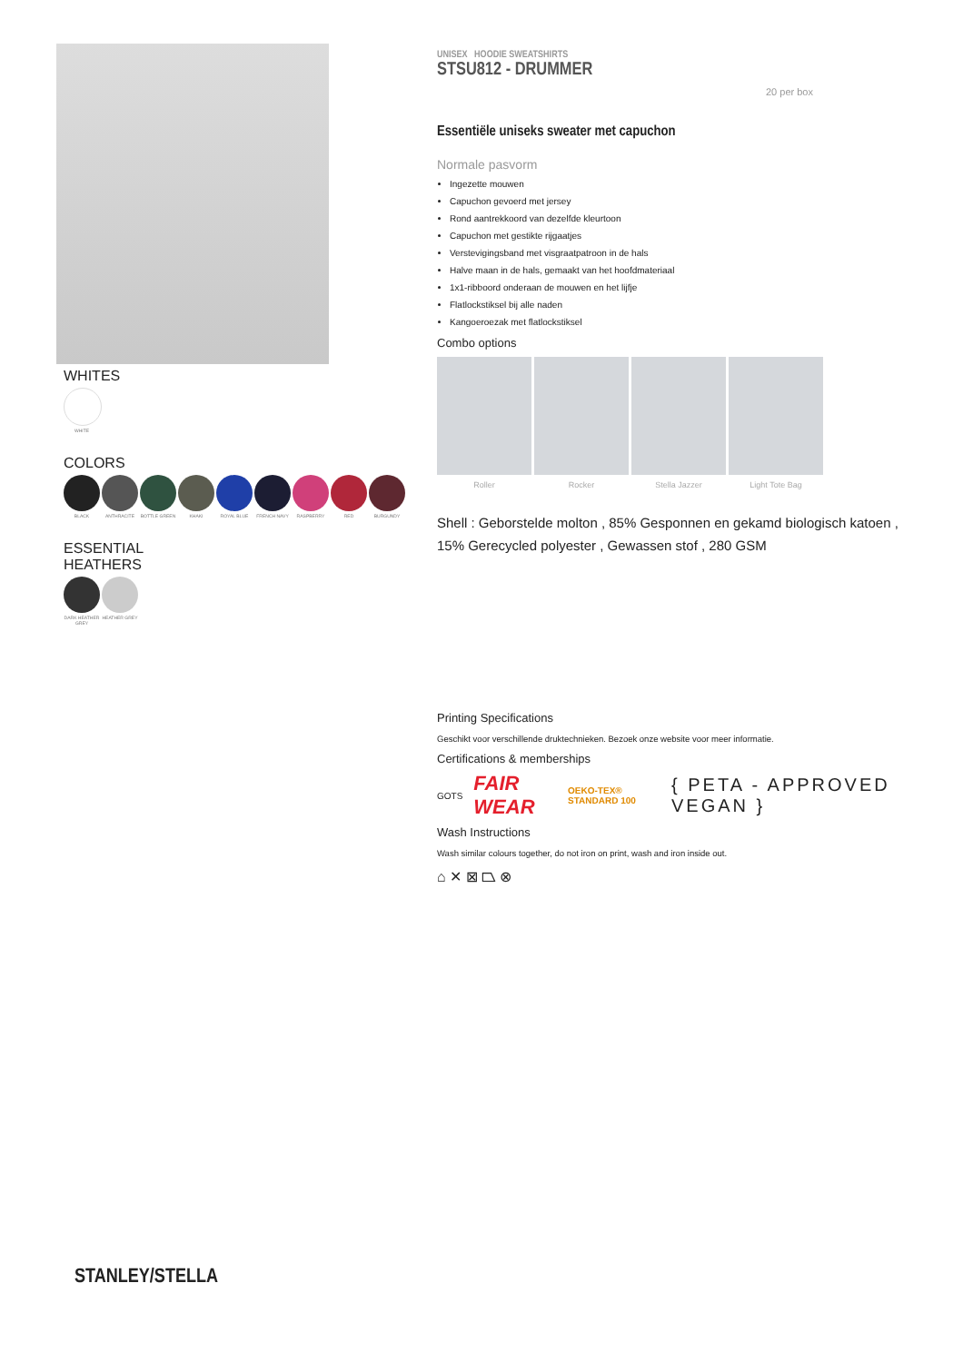WHITES
WHITE
COLORS
BLACK ANTHRACITE BOTTLE GREEN KHAKI ROYAL BLUE FRENCH NAVY RASPBERRY RED BURGUNDY
ESSENTIAL
HEATHERS
DARK HEATHER GREY
HEATHER GREY
UNISEX HOODIE SWEATSHIRTS
STSU812 - DRUMMER
20 per box
Essentiële uniseks sweater met capuchon
Normale pasvorm
Ingezette mouwen
Capuchon gevoerd met jersey
Rond aantrekkoord van dezelfde kleurtoon
Capuchon met gestikte rijgaatjes
Verstevigingsband met visgraatpatroon in de hals
Halve maan in de hals, gemaakt van het hoofdmateriaal
1x1-ribboord onderaan de mouwen en het lijfje
Flatlockstiksel bij alle naden
Kangoeroezak met flatlockstiksel
Combo options
Roller Rocker Stella Jazzer Light Tote Bag
Shell : Geborstelde molton , 85% Gesponnen en gekamd biologisch katoen , 15% Gerecycled polyester , Gewassen stof , 280 GSM
Printing Specifications
Geschikt voor verschillende druktechnieken. Bezoek onze website voor meer informatie.
Certifications & memberships
GOTS
FAIR WEAR
OEKO-TEX® STANDARD 100
{ PETA - APPROVED VEGAN }
Wash Instructions
Wash similar colours together, do not iron on print, wash and iron inside out.
⌂ ✕ ⊠ ⏢ ⊗
STANLEY/STELLA